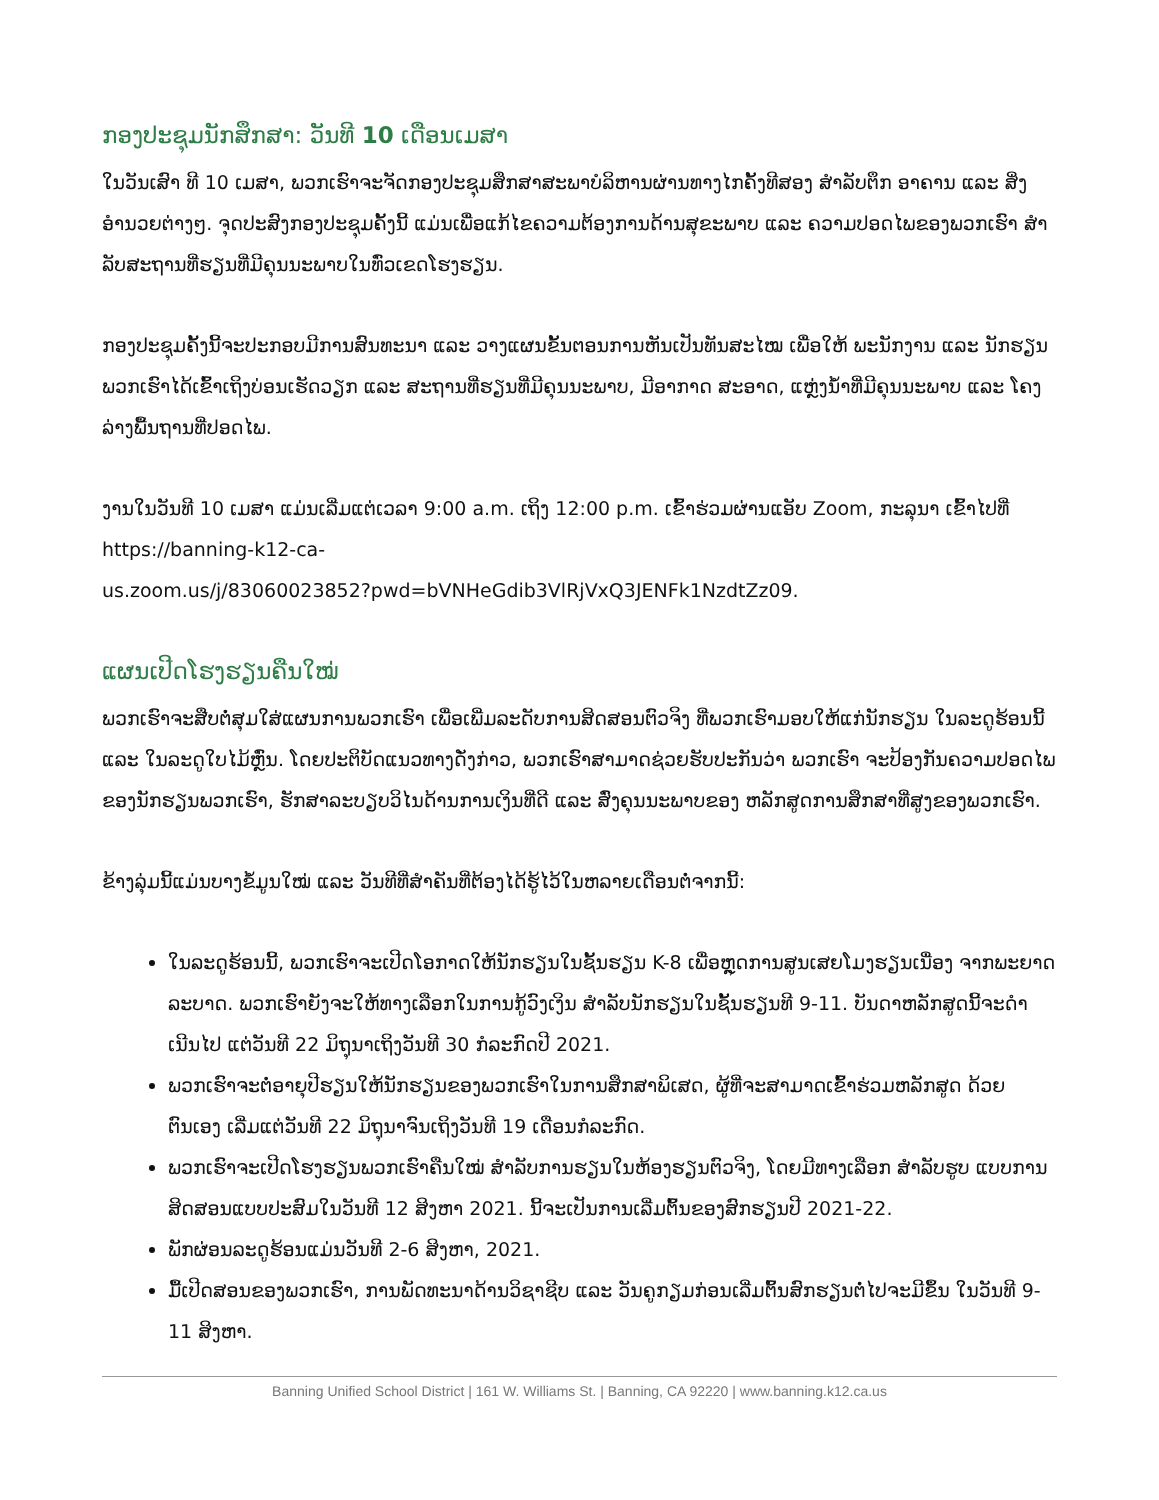ກອງປະຊຸມນັກສຶກສາ: ວັນທີ 10 ເດືອນເມສາ
ໃນວັນເສົາ ທີ 10 ເມສາ, ພວກເຮົາຈະຈັດກອງປະຊຸມສຶກສາສະພາບໍລິຫານຜ່ານທາງໄກຄັ້ງທີສອງ ສໍາລັບຕຶກ ອາຄານ ແລະ ສິ່ງອໍານວຍຕ່າງໆ. ຈຸດປະສົງກອງປະຊຸມຄັ້ງນີ້ ແມ່ນເພື່ອແກ້ໄຂຄວາມຕ້ອງການດ້ານສຸຂະພາບ ແລະ ຄວາມປອດໄພຂອງພວກເຮົາ ສໍາລັບສະຖານທີ່ຮຽນທີ່ມີຄຸນນະພາບໃນທົ່ວເຂດໂຮງຮຽນ.
ກອງປະຊຸມຄັ້ງນີ້ຈະປະກອບມີການສົນທະນາ ແລະ ວາງແຜນຂັ້ນຕອນການຫັນເປັນທັນສະໄໝ ເພື່ອໃຫ້ ພະນັກງານ ແລະ ນັກຮຽນພວກເຮົາໄດ້ເຂົ້າເຖິງບ່ອນເຮັດວຽກ ແລະ ສະຖານທີ່ຮຽນທີ່ມີຄຸນນະພາບ, ມີອາກາດ ສະອາດ, ແຫຼ່ງນໍ້າທີ່ມີຄຸນນະພາບ ແລະ ໂຄງລ່າງພື້ນຖານທີ່ປອດໄພ.
ງານໃນວັນທີ 10 ເມສາ ແມ່ນເລີ່ມແຕ່ເວລາ 9:00 a.m. ເຖິງ 12:00 p.m. ເຂົ້າຮ່ວມຜ່ານແອັບ Zoom, ກະລຸນາ ເຂົ້າໄປທີ່ https://banning-k12-ca-
us.zoom.us/j/83060023852?pwd=bVNHeGdib3VlRjVxQ3JENFk1NzdtZz09.
ແຜນເປີດໂຮງຮຽນຄືນໃໝ່
ພວກເຮົາຈະສືບຕໍ່ສຸມໃສ່ແຜນການພວກເຮົາ ເພື່ອເພີ່ມລະດັບການສິດສອນຕົວຈິງ ທີ່ພວກເຮົາມອບໃຫ້ແກ່ນັກຮຽນ ໃນລະດູຮ້ອນນີ້ ແລະ ໃນລະດູໃບໄມ້ຫຼົ່ນ. ໂດຍປະຕິບັດແນວທາງດັ່ງກ່າວ, ພວກເຮົາສາມາດຊ່ວຍຮັບປະກັນວ່າ ພວກເຮົາ ຈະປ້ອງກັນຄວາມປອດໄພຂອງນັກຮຽນພວກເຮົາ, ຮັກສາລະບຽບວິໄນດ້ານການເງິນທີ່ດີ ແລະ ສົ່ງຄຸນນະພາບຂອງ ຫລັກສູດການສຶກສາທີ່ສູງຂອງພວກເຮົາ.
ຂ້າງລຸ່ມນີ້ແມ່ນບາງຂໍ້ມູນໃໝ່ ແລະ ວັນທີທີ່ສໍາຄັນທີ່ຕ້ອງໄດ້ຮູ້ໄວ້ໃນຫລາຍເດືອນຕໍ່ຈາກນີ້:
ໃນລະດູຮ້ອນນີ້, ພວກເຮົາຈະເປີດໂອກາດໃຫ້ນັກຮຽນໃນຊັ້ນຮຽນ K-8 ເພື່ອຫຼຸດການສູນເສຍໂມງຮຽນເນື່ອງ ຈາກພະຍາດລະບາດ. ພວກເຮົາຍັງຈະໃຫ້ທາງເລືອກໃນການກູ້ວົງເງິນ ສໍາລັບນັກຮຽນໃນຊັ້ນຮຽນທີ 9-11. ບັນດາຫລັກສູດນີ້ຈະດໍາເນີນໄປ ແຕ່ວັນທີ 22 ມິຖຸນາເຖິງວັນທີ 30 ກໍລະກົດປີ 2021.
ພວກເຮົາຈະຕໍ່ອາຍຸປີຮຽນໃຫ້ນັກຮຽນຂອງພວກເຮົາໃນການສຶກສາພິເສດ, ຜູ້ທີ່ຈະສາມາດເຂົ້າຮ່ວມຫລັກສູດ ດ້ວຍຕົນເອງ ເລີ່ມແຕ່ວັນທີ 22 ມິຖຸນາຈົນເຖິງວັນທີ 19 ເດືອນກໍລະກົດ.
ພວກເຮົາຈະເປີດໂຮງຮຽນພວກເຮົາຄືນໃໝ່ ສໍາລັບການຮຽນໃນຫ້ອງຮຽນຕົວຈິງ, ໂດຍມີທາງເລືອກ ສໍາລັບຮູບ ແບບການສິດສອນແບບປະສົມໃນວັນທີ 12 ສິງຫາ 2021. ນີ້ຈະເປັນການເລີ່ມຕົ້ນຂອງສົກຮຽນປີ 2021-22.
ພັກຜ່ອນລະດູຮ້ອນແມ່ນວັນທີ 2-6 ສິງຫາ, 2021.
ມື້ເປີດສອນຂອງພວກເຮົາ, ການພັດທະນາດ້ານວິຊາຊີບ ແລະ ວັນຄູກຽມກ່ອນເລີ່ມຕົ້ນສົກຮຽນຕໍ່ໄປຈະມີຂຶ້ນ ໃນວັນທີ 9-11 ສິງຫາ.
Banning Unified School District | 161 W. Williams St. | Banning, CA 92220 | www.banning.k12.ca.us